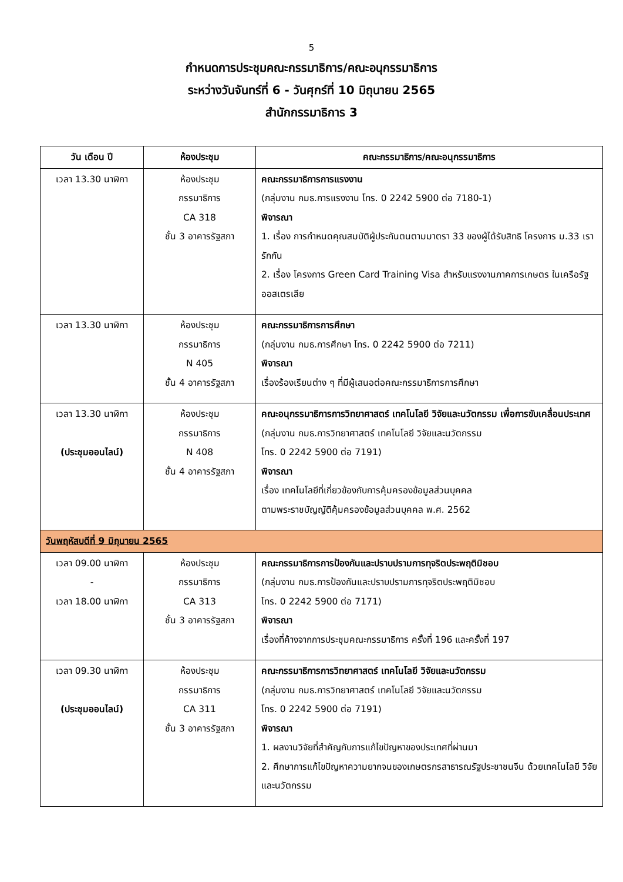5
กำหนดการประชุมคณะกรรมาธิการ/คณะอนุกรรมาธิการ
ระหว่างวันจันทร์ที่ 6 - วันศุกร์ที่ 10 มิถุนายน 2565
สำนักกรรมาธิการ 3
| วัน เดือน ปี | ห้องประชุม | คณะกรรมาธิการ/คณะอนุกรรมาธิการ |
| --- | --- | --- |
| เวลา 13.30 นาฬิกา | ห้องประชุม กรรมาธิการ CA 318 ชั้น 3 อาคารรัฐสภา | คณะกรรมาธิการการแรงงาน (กลุ่มงาน กมธ.การแรงงาน โทร. 0 2242 5900 ต่อ 7180-1) พิจารณา 1. เรื่อง การกำหนดคุณสมบัติผู้ประกันตนตามมาตรา 33 ของผู้ได้รับสิทธิ โครงการ ม.33 เรารักกัน 2. เรื่อง โครงการ Green Card Training Visa สำหรับแรงงานภาคการเกษตร ในเครือรัฐออสเตรเลีย |
| เวลา 13.30 นาฬิกา | ห้องประชุม กรรมาธิการ N 405 ชั้น 4 อาคารรัฐสภา | คณะกรรมาธิการการศึกษา (กลุ่มงาน กมธ.การศึกษา โทร. 0 2242 5900 ต่อ 7211) พิจารณา เรื่องร้องเรียนต่าง ๆ ที่มีผู้เสนอต่อคณะกรรมาธิการการศึกษา |
| เวลา 13.30 นาฬิกา (ประชุมออนไลน์) | ห้องประชุม กรรมาธิการ N 408 ชั้น 4 อาคารรัฐสภา | คณะอนุกรรมาธิการการวิทยาศาสตร์ เทคโนโลยี วิจัยและนวัตกรรม เพื่อการขับเคลื่อนประเทศ (กลุ่มงาน กมธ.การวิทยาศาสตร์ เทคโนโลยี วิจัยและนวัตกรรม โทร. 0 2242 5900 ต่อ 7191) พิจารณา เรื่อง เทคโนโลยีที่เกี่ยวข้องกับการคุ้มครองข้อมูลส่วนบุคคล ตามพระราชบัญญัติคุ้มครองข้อมูลส่วนบุคคล พ.ศ. 2562 |
| วันพฤหัสบดีที่ 9 มิถุนายน 2565 | | |
| เวลา 09.00 นาฬิกา - เวลา 18.00 นาฬิกา | ห้องประชุม กรรมาธิการ CA 313 ชั้น 3 อาคารรัฐสภา | คณะกรรมาธิการการป้องกันและปราบปรามการทุจริตประพฤติมิชอบ (กลุ่มงาน กมธ.การป้องกันและปราบปรามการทุจริตประพฤติมิชอบ โทร. 0 2242 5900 ต่อ 7171) พิจารณา เรื่องที่ค้างจากการประชุมคณะกรรมาธิการ ครั้งที่ 196 และครั้งที่ 197 |
| เวลา 09.30 นาฬิกา (ประชุมออนไลน์) | ห้องประชุม กรรมาธิการ CA 311 ชั้น 3 อาคารรัฐสภา | คณะกรรมาธิการการวิทยาศาสตร์ เทคโนโลยี วิจัยและนวัตกรรม (กลุ่มงาน กมธ.การวิทยาศาสตร์ เทคโนโลยี วิจัยและนวัตกรรม โทร. 0 2242 5900 ต่อ 7191) พิจารณา 1. ผลงานวิจัยที่สำคัญกับการแก้ไขปัญหาของประเทศที่ผ่านมา 2. ศึกษาการแก้ไขปัญหาความยากจนของเกษตรกรสาธารณรัฐประชาชนจีน ด้วยเทคโนโลยี วิจัยและนวัตกรรม |